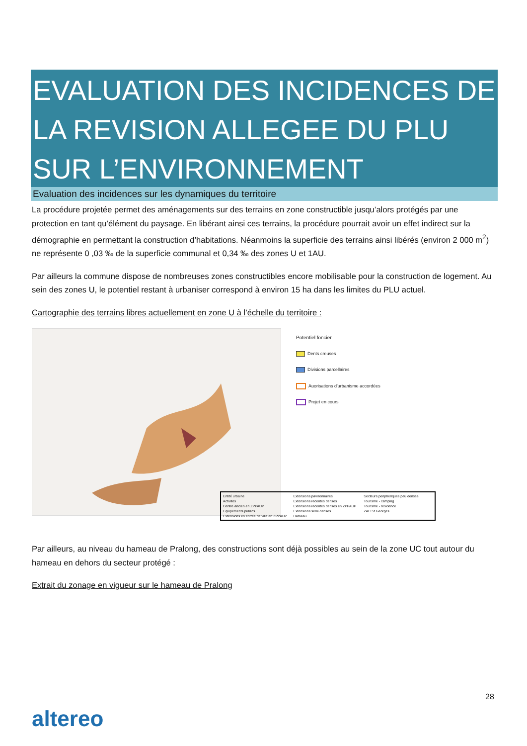EVALUATION DES INCIDENCES DE LA REVISION ALLEGEE DU PLU SUR L’ENVIRONNEMENT
Evaluation des incidences sur les dynamiques du territoire
La procédure projetée permet des aménagements sur des terrains en zone constructible jusqu’alors protégés par une protection en tant qu’élément du paysage. En libérant ainsi ces terrains, la procédure pourrait avoir un effet indirect sur la démographie en permettant la construction d’habitations. Néanmoins la superficie des terrains ainsi libérés (environ 2 000 m<sup>2</sup>) ne représente 0 ,03 ‰ de la superficie communal et 0,34 ‰ des zones U et 1AU.
Par ailleurs la commune dispose de nombreuses zones constructibles encore mobilisable pour la construction de logement. Au sein des zones U, le potentiel restant à urbaniser correspond à environ 15 ha dans les limites du PLU actuel.
Cartographie des terrains libres actuellement en zone U à l’échelle du territoire :
Potentiel foncier
Dents creuses
Divisions parcellaires
Auorisations d'urbanisme accordées
Projet en cours
Par ailleurs, au niveau du hameau de Pralong, des constructions sont déjà possibles au sein de la zone UC tout autour du hameau en dehors du secteur protégé :
Extrait du zonage en vigueur sur le hameau de Pralong
Entité urbaine Extensions pavillonnaires Secteurs peripheriques peu denses Activites Extensions recentes denses Tourisme - camping Centre ancien en ZPPAUP Extensions recentes denses en ZPPAUP Tourisme - residence Equipements publics Extensions semi denses ZAC St Georges Extensions en entrée de ville en ZPPAUP Hameau
28
altereo